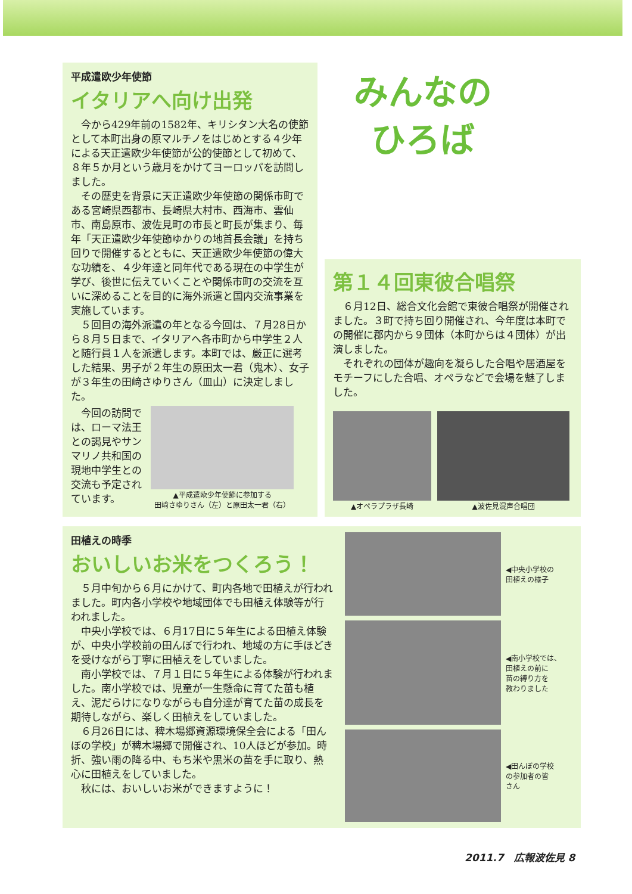平成遣欧少年使節
イタリアへ向け出発
今から429年前の1582年、キリシタン大名の使節として本町出身の原マルチノをはじめとする４少年による天正遣欧少年使節が公的使節として初めて、８年５か月という歳月をかけてヨーロッパを訪問しました。
その歴史を背景に天正遣欧少年使節の関係市町である宮崎県西都市、長崎県大村市、西海市、雲仙市、南島原市、波佐見町の市長と町長が集まり、毎年「天正遣欧少年使節ゆかりの地首長会議」を持ち回りで開催するとともに、天正遣欧少年使節の偉大な功績を、４少年達と同年代である現在の中学生が学び、後世に伝えていくことや関係市町の交流を互いに深めることを目的に海外派遣と国内交流事業を実施しています。
５回目の海外派遣の年となる今回は、７月28日から８月５日まで、イタリアへ各市町から中学生２人と随行員１人を派遣します。本町では、厳正に選考した結果、男子が２年生の原田太一君（鬼木）、女子が３年生の田﨑さゆりさん（皿山）に決定しました。
今回の訪問では、ローマ法王との謁見やサンマリノ共和国の現地中学生との交流も予定されています。
▲平成遣欧少年使節に参加する
田﨑さゆりさん（左）と原田太一君（右）
みんなの
ひろば
第１４回東彼合唱祭
６月12日、総合文化会館で東彼合唱祭が開催されました。３町で持ち回り開催され、今年度は本町での開催に郡内から９団体（本町からは４団体）が出演しました。
それぞれの団体が趣向を凝らした合唱や居酒屋をモチーフにした合唱、オペラなどで会場を魅了しました。
▲オペラプラザ長崎 ▲波佐見混声合唱団
田植えの時季
おいしいお米をつくろう！
５月中旬から６月にかけて、町内各地で田植えが行われました。町内各小学校や地域団体でも田植え体験等が行われました。
中央小学校では、６月17日に５年生による田植え体験が、中央小学校前の田んぼで行われ、地域の方に手ほどきを受けながら丁寧に田植えをしていました。
南小学校では、７月１日に５年生による体験が行われました。南小学校では、児童が一生懸命に育てた苗も植え、泥だらけになりながらも自分達が育てた苗の成長を期待しながら、楽しく田植えをしていました。
６月26日には、稗木場郷資源環境保全会による「田んぼの学校」が稗木場郷で開催され、10人ほどが参加。時折、強い雨の降る中、もち米や黒米の苗を手に取り、熱心に田植えをしていました。
秋には、おいしいお米ができますように！
◀中央小学校の
田植えの様子
◀南小学校では、
田植えの前に
苗の縛り方を
教わりました
◀田んぼの学校
の参加者の皆
さん
2011.7　広報波佐見 8